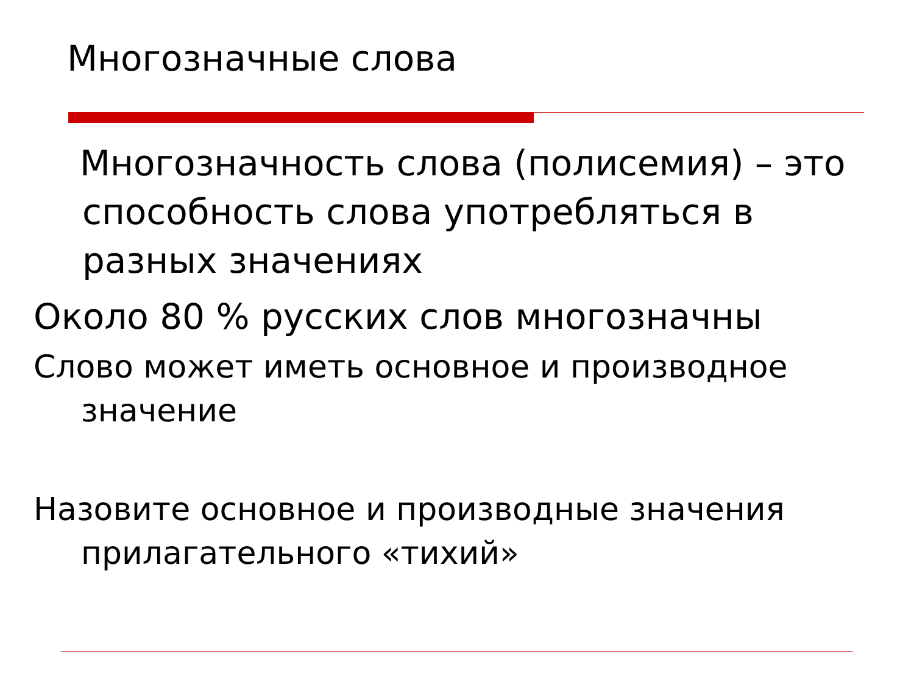Многозначные слова
Многозначность слова (полисемия) – это способность слова употребляться в разных значениях
Около 80 % русских слов многозначны
Слово может иметь основное и производное значение
Назовите основное и производные значения прилагательного «тихий»